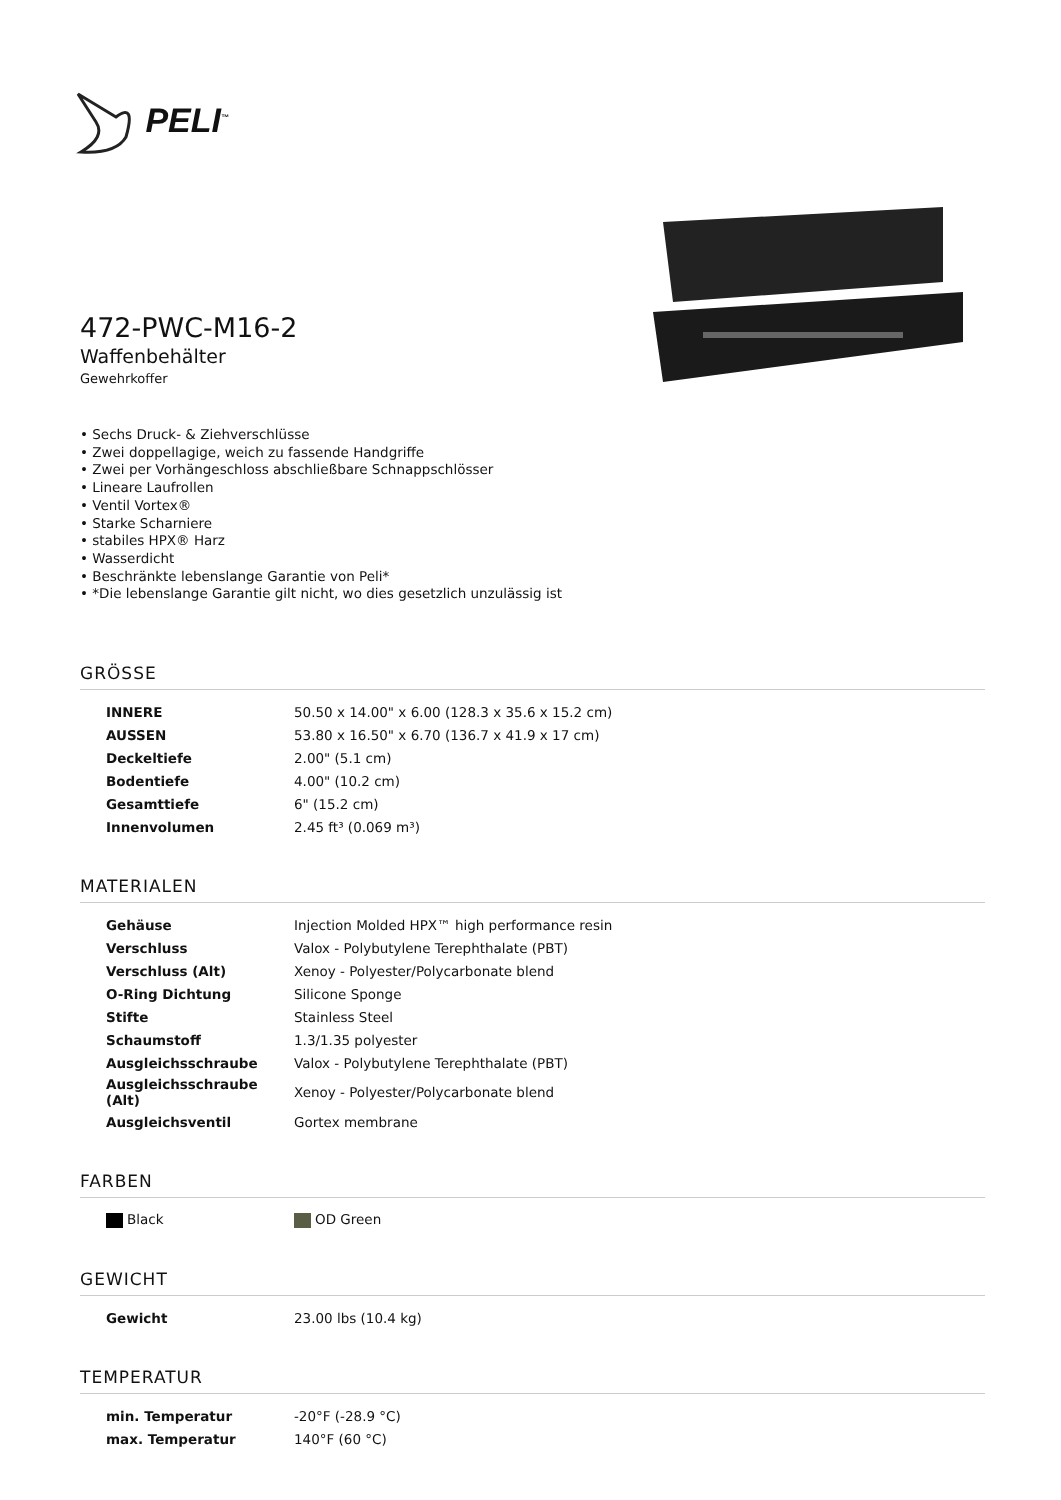PELI<sup>™</sup>
472-PWC-M16-2
Waffenbehälter
Gewehrkoffer
• Sechs Druck- & Ziehverschlüsse
• Zwei doppellagige, weich zu fassende Handgriffe
• Zwei per Vorhängeschloss abschließbare Schnappschlösser
• Lineare Laufrollen
• Ventil Vortex®
• Starke Scharniere
• stabiles HPX® Harz
• Wasserdicht
• Beschränkte lebenslange Garantie von Peli*
• *Die lebenslange Garantie gilt nicht, wo dies gesetzlich unzulässig ist
GRÖSSE
| INNERE | 50.50 x 14.00" x 6.00 (128.3 x 35.6 x 15.2 cm) |
| AUSSEN | 53.80 x 16.50" x 6.70 (136.7 x 41.9 x 17 cm) |
| Deckeltiefe | 2.00" (5.1 cm) |
| Bodentiefe | 4.00" (10.2 cm) |
| Gesamttiefe | 6" (15.2 cm) |
| Innenvolumen | 2.45 ft³ (0.069 m³) |
MATERIALEN
| Gehäuse | Injection Molded HPX™ high performance resin |
| Verschluss | Valox - Polybutylene Terephthalate (PBT) |
| Verschluss (Alt) | Xenoy - Polyester/Polycarbonate blend |
| O-Ring Dichtung | Silicone Sponge |
| Stifte | Stainless Steel |
| Schaumstoff | 1.3/1.35 polyester |
| Ausgleichsschraube | Valox - Polybutylene Terephthalate (PBT) |
| Ausgleichsschraube (Alt) | Xenoy - Polyester/Polycarbonate blend |
| Ausgleichsventil | Gortex membrane |
FARBEN
| Black | OD Green |
GEWICHT
| Gewicht | 23.00 lbs (10.4 kg) |
TEMPERATUR
| min. Temperatur | -20°F (-28.9 °C) |
| max. Temperatur | 140°F (60 °C) |